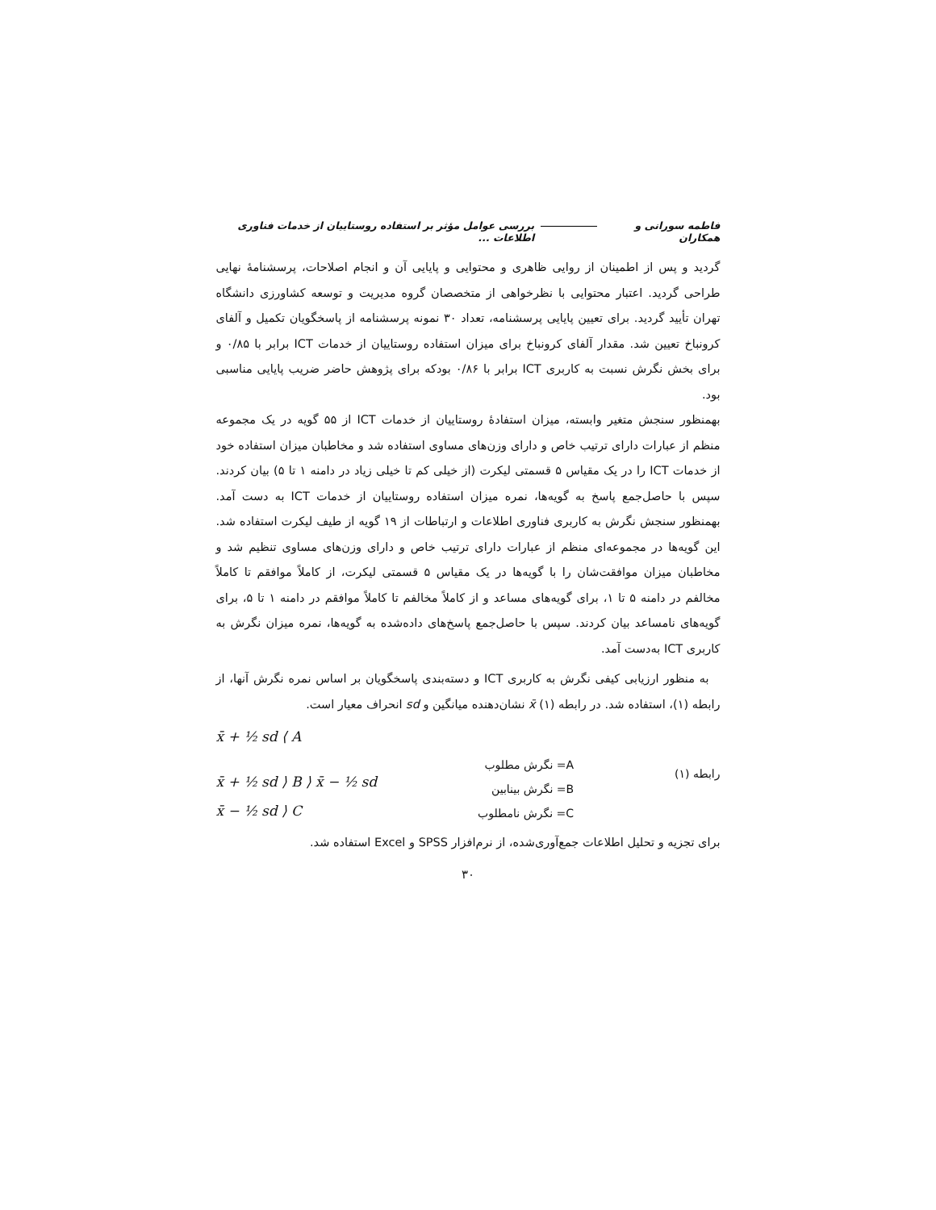فاطمه سورانی و همکاران بررسی عوامل مؤثر بر استفاده روستاییان از خدمات فناوری اطلاعات ...
گردید و پس از اطمینان از روایی ظاهری و محتوایی و پایایی آن و انجام اصلاحات، پرسشنامهٔ نهایی طراحی گردید. اعتبار محتوایی با نظرخواهی از متخصصان گروه مدیریت و توسعه کشاورزی دانشگاه تهران تأیید گردید. برای تعیین پایایی پرسشنامه، تعداد ۳۰ نمونه پرسشنامه از پاسخگویان تکمیل و آلفای کرونباخ تعیین شد. مقدار آلفای کرونباخ برای میزان استفاده روستاییان از خدمات ICT برابر با ۰/۸۵ و برای بخش نگرش نسبت به کاربری ICT برابر با ۰/۸۶ بودکه برای پژوهش حاضر ضریب پایایی مناسبی بود.
بهمنظور سنجش متغیر وابسته، میزان استفادهٔ روستاییان از خدمات ICT از ۵۵ گویه در یک مجموعه منظم از عبارات دارای ترتیب خاص و دارای وزن‌های مساوی استفاده شد و مخاطبان میزان استفاده خود از خدمات ICT را در یک مقیاس ۵ قسمتی لیکرت (از خیلی کم تا خیلی زیاد در دامنه ۱ تا ۵) بیان کردند. سپس با حاصل‌جمع پاسخ به گویه‌ها، نمره میزان استفاده روستاییان از خدمات ICT به دست آمد. بهمنظور سنجش نگرش به کاربری فناوری اطلاعات و ارتباطات از ۱۹ گویه از طیف لیکرت استفاده شد. این گویه‌ها در مجموعه‌ای منظم از عبارات دارای ترتیب خاص و دارای وزن‌های مساوی تنظیم شد و مخاطبان میزان موافقت‌شان را با گویه‌ها در یک مقیاس ۵ قسمتی لیکرت، از کاملاً موافقم تا کاملاً مخالفم در دامنه ۵ تا ۱، برای گویه‌های مساعد و از کاملاً مخالفم تا کاملاً موافقم در دامنه ۱ تا ۵، برای گویه‌های نامساعد بیان کردند. سپس با حاصل‌جمع پاسخ‌های داده‌شده به گویه‌ها، نمره میزان نگرش به کاربری ICT به‌دست آمد.
به منظور ارزیابی کیفی نگرش به کاربری ICT و دسته‌بندی پاسخگویان بر اساس نمره نگرش آنها، از رابطه (۱)، استفاده شد. در رابطه (۱) x̄ نشان‌دهنده میانگین و sd انحراف معیار است.
x̄ + ½ sd ⟨ A
x̄ + ½ sd ⟩ B ⟩ x̄ − ½ sd
x̄ − ½ sd ⟩ C
A= نگرش مطلوب
B= نگرش بینابین
C= نگرش نامطلوب
رابطه (۱)
برای تجزیه و تحلیل اطلاعات جمع‌آوری‌شده، از نرم‌افزار SPSS و Excel استفاده شد.
۳۰